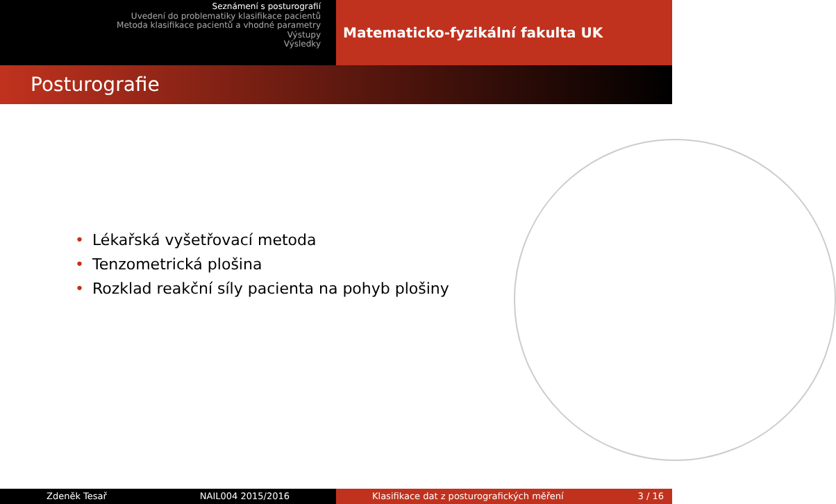Seznámení s posturografií
Uvedení do problematiky klasifikace pacientů
Metoda klasifikace pacientů a vhodné parametry
Výstupy
Výsledky
Matematicko-fyzikální fakulta UK
Posturografie
• Lékařská vyšetřovací metoda
• Tenzometrická plošina
• Rozklad reakční síly pacienta na pohyb plošiny
Zdeněk Tesař NAIL004 2015/2016 Klasifikace dat z posturografických měření 3 / 16